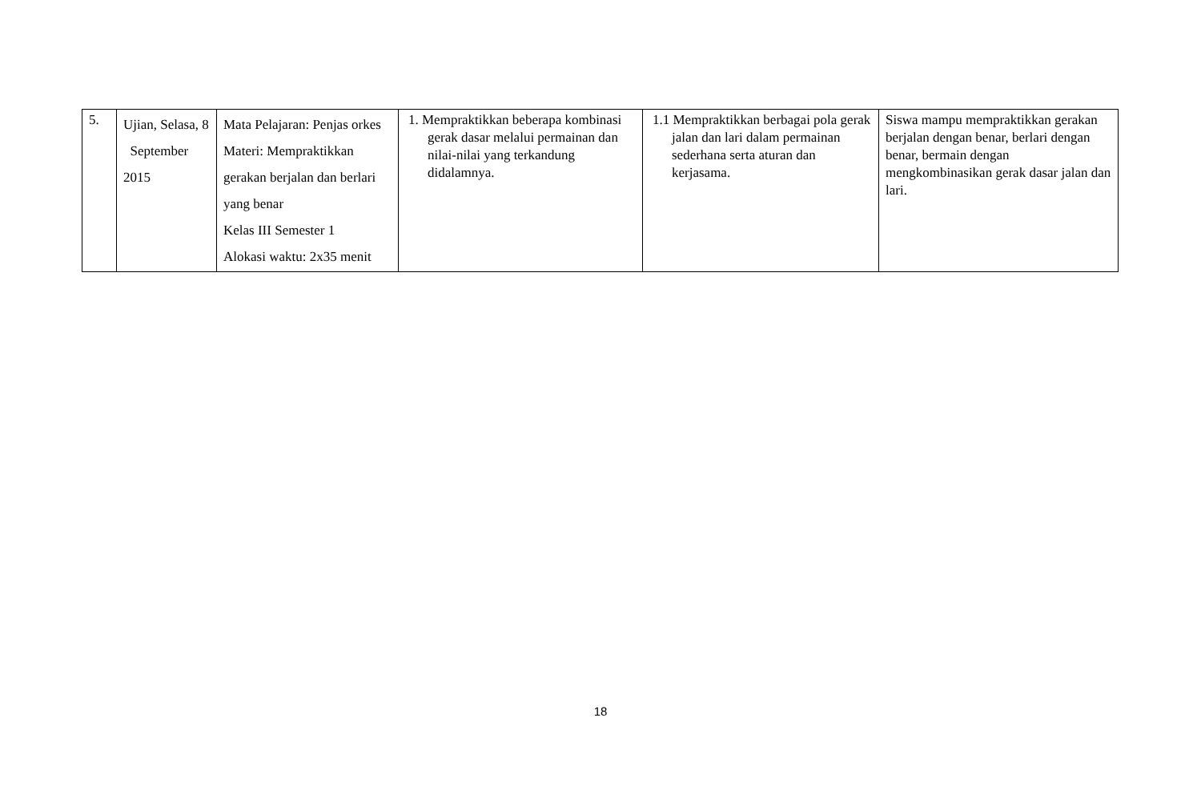| 5. | Ujian, Selasa, 8 September 2015 | Mata Pelajaran: Penjas orkes Materi: Mempraktikkan gerakan berjalan dan berlari yang benar Kelas III Semester 1 Alokasi waktu: 2x35 menit | 1. Mempraktikkan beberapa kombinasi gerak dasar melalui permainan dan nilai-nilai yang terkandung didalamnya. | 1.1 Mempraktikkan berbagai pola gerak jalan dan lari dalam permainan sederhana serta aturan dan kerjasama. | Siswa mampu mempraktikkan gerakan berjalan dengan benar, berlari dengan benar, bermain dengan mengkombinasikan gerak dasar jalan dan lari. |
18